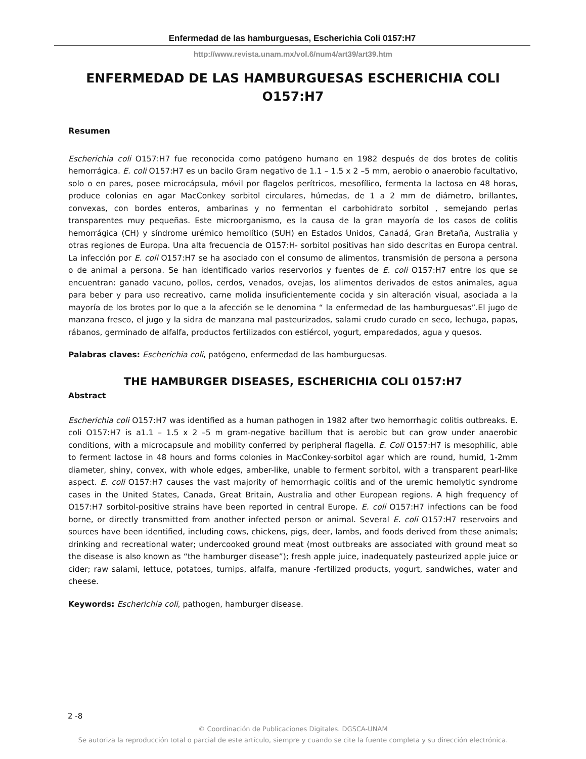Enfermedad de las hamburguesas, Escherichia Coli 0157:H7
http://www.revista.unam.mx/vol.6/num4/art39/art39.htm
ENFERMEDAD DE LAS HAMBURGUESAS ESCHERICHIA COLI O157:H7
Resumen
Escherichia coli O157:H7 fue reconocida como patógeno humano en 1982 después de dos brotes de colitis hemorrágica. E. coli O157:H7 es un bacilo Gram negativo de 1.1 – 1.5 x 2 –5 mm, aerobio o anaerobio facultativo, solo o en pares, posee microcápsula, móvil por flagelos perítricos, mesofílico, fermenta la lactosa en 48 horas, produce colonias en agar MacConkey sorbitol circulares, húmedas, de 1 a 2 mm de diámetro, brillantes, convexas, con bordes enteros, ambarinas y no fermentan el carbohidrato sorbitol , semejando perlas transparentes muy pequeñas. Este microorganismo, es la causa de la gran mayoría de los casos de colitis hemorrágica (CH) y síndrome urémico hemolítico (SUH) en Estados Unidos, Canadá, Gran Bretaña, Australia y otras regiones de Europa. Una alta frecuencia de O157:H- sorbitol positivas han sido descritas en Europa central. La infección por E. coli O157:H7 se ha asociado con el consumo de alimentos, transmisión de persona a persona o de animal a persona. Se han identificado varios reservorios y fuentes de E. coli O157:H7 entre los que se encuentran: ganado vacuno, pollos, cerdos, venados, ovejas, los alimentos derivados de estos animales, agua para beber y para uso recreativo, carne molida insuficientemente cocida y sin alteración visual, asociada a la mayoría de los brotes por lo que a la afección se le denomina “ la enfermedad de las hamburguesas”.El jugo de manzana fresco, el jugo y la sidra de manzana mal pasteurizados, salami crudo curado en seco, lechuga, papas, rábanos, germinado de alfalfa, productos fertilizados con estiércol, yogurt, emparedados, agua y quesos.
Palabras claves: Escherichia coli, patógeno, enfermedad de las hamburguesas.
THE HAMBURGER DISEASES, ESCHERICHIA COLI 0157:H7
Abstract
Escherichia coli O157:H7 was identified as a human pathogen in 1982 after two hemorrhagic colitis outbreaks. E. coli O157:H7 is a1.1 – 1.5 x 2 –5 m gram-negative bacillum that is aerobic but can grow under anaerobic conditions, with a microcapsule and mobility conferred by peripheral flagella. E. Coli O157:H7 is mesophilic, able to ferment lactose in 48 hours and forms colonies in MacConkey-sorbitol agar which are round, humid, 1-2mm diameter, shiny, convex, with whole edges, amber-like, unable to ferment sorbitol, with a transparent pearl-like aspect. E. coli O157:H7 causes the vast majority of hemorrhagic colitis and of the uremic hemolytic syndrome cases in the United States, Canada, Great Britain, Australia and other European regions. A high frequency of O157:H7 sorbitol-positive strains have been reported in central Europe. E. coli O157:H7 infections can be food borne, or directly transmitted from another infected person or animal. Several E. coli O157:H7 reservoirs and sources have been identified, including cows, chickens, pigs, deer, lambs, and foods derived from these animals; drinking and recreational water; undercooked ground meat (most outbreaks are associated with ground meat so the disease is also known as “the hamburger disease”); fresh apple juice, inadequately pasteurized apple juice or cider; raw salami, lettuce, potatoes, turnips, alfalfa, manure -fertilized products, yogurt, sandwiches, water and cheese.
Keywords: Escherichia coli, pathogen, hamburger disease.
2 -8
© Coordinación de Publicaciones Digitales. DGSCA-UNAM
Se autoriza la reproducción total o parcial de este artículo, siempre y cuando se cite la fuente completa y su dirección electrónica.